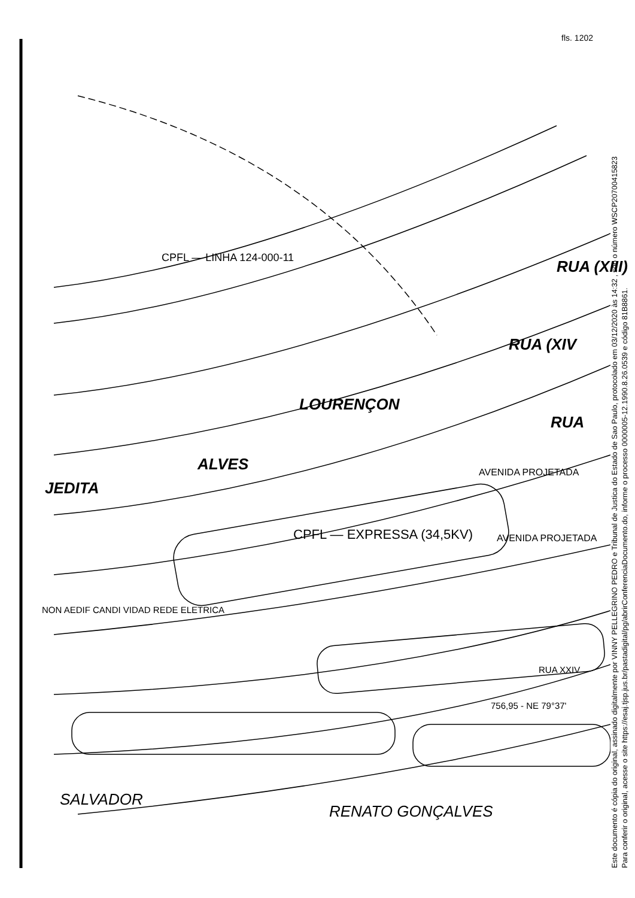fls. 1202
RUA (XIII)
LOURENÇON
ALVES
JEDITA
RUA (XIV
RUA
CPFL — EXPRESSA (34,5KV)
AVENIDA PROJETADA
AVENIDA PROJETADA
CPFL — LINHA 124-000-11
NON AEDIF CANDI VIDAD REDE ELETRICA
RUA XXIV
756,95 - NE 79°37'
SALVADOR
RENATO GONÇALVES
Este documento é cópia do original, assinado digitalmente por VINNY PELLEGRINO PEDRO e Tribunal de Justica do Estado de Sao Paulo, protocolado em 03/12/2020 às 14:32 , sob o número WSCP20700415823
Para conferir o original, acesse o site https://esaj.tjsp.jus.br/pastadigital/pg/abrirConferenciaDocumento.do, informe o processo 0000005-12.1990.8.26.0539 e código 81B8861.